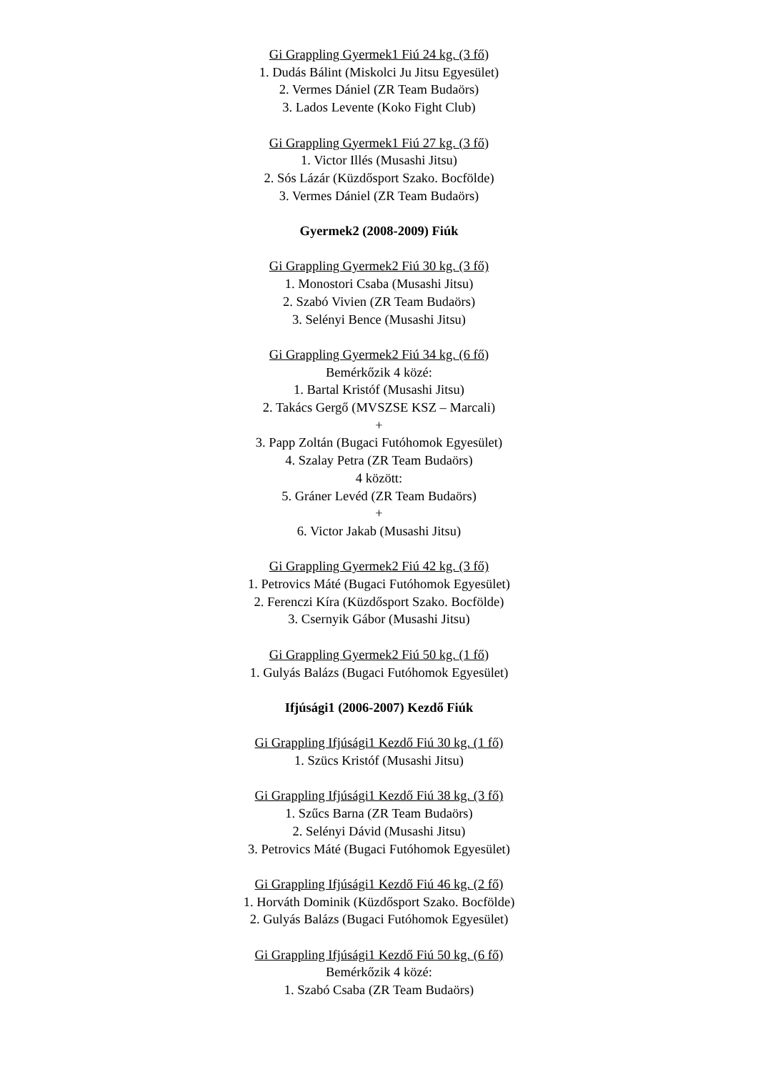Gi Grappling Gyermek1 Fiú 24 kg. (3 fő)
1. Dudás Bálint (Miskolci Ju Jitsu Egyesület)
2. Vermes Dániel (ZR Team Budaörs)
3. Lados Levente (Koko Fight Club)
Gi Grappling Gyermek1 Fiú 27 kg. (3 fő)
1. Victor Illés (Musashi Jitsu)
2. Sós Lázár (Küzdősport Szako. Bocfölde)
3. Vermes Dániel (ZR Team Budaörs)
Gyermek2 (2008-2009) Fiúk
Gi Grappling Gyermek2 Fiú 30 kg. (3 fő)
1. Monostori Csaba (Musashi Jitsu)
2. Szabó Vivien (ZR Team Budaörs)
3. Selényi Bence (Musashi Jitsu)
Gi Grappling Gyermek2 Fiú 34 kg. (6 fő)
Bemérkőzik 4 közé:
1. Bartal Kristóf (Musashi Jitsu)
2. Takács Gergő (MVSZSE KSZ – Marcali)
+
3. Papp Zoltán (Bugaci Futóhomok Egyesület)
4. Szalay Petra (ZR Team Budaörs)
4 között:
5. Gráner Levéd (ZR Team Budaörs)
+
6. Victor Jakab (Musashi Jitsu)
Gi Grappling Gyermek2 Fiú 42 kg. (3 fő)
1. Petrovics Máté (Bugaci Futóhomok Egyesület)
2. Ferenczi Kíra (Küzdősport Szako. Bocfölde)
3. Csernyik Gábor (Musashi Jitsu)
Gi Grappling Gyermek2 Fiú 50 kg. (1 fő)
1. Gulyás Balázs (Bugaci Futóhomok Egyesület)
Ifjúsági1 (2006-2007) Kezdő Fiúk
Gi Grappling Ifjúsági1 Kezdő Fiú 30 kg. (1 fő)
1. Szücs Kristóf (Musashi Jitsu)
Gi Grappling Ifjúsági1 Kezdő Fiú 38 kg. (3 fő)
1. Szűcs Barna (ZR Team Budaörs)
2. Selényi Dávid (Musashi Jitsu)
3. Petrovics Máté (Bugaci Futóhomok Egyesület)
Gi Grappling Ifjúsági1 Kezdő Fiú 46 kg. (2 fő)
1. Horváth Dominik (Küzdősport Szako. Bocfölde)
2. Gulyás Balázs (Bugaci Futóhomok Egyesület)
Gi Grappling Ifjúsági1 Kezdő Fiú 50 kg. (6 fő)
Bemérkőzik 4 közé:
1. Szabó Csaba (ZR Team Budaörs)